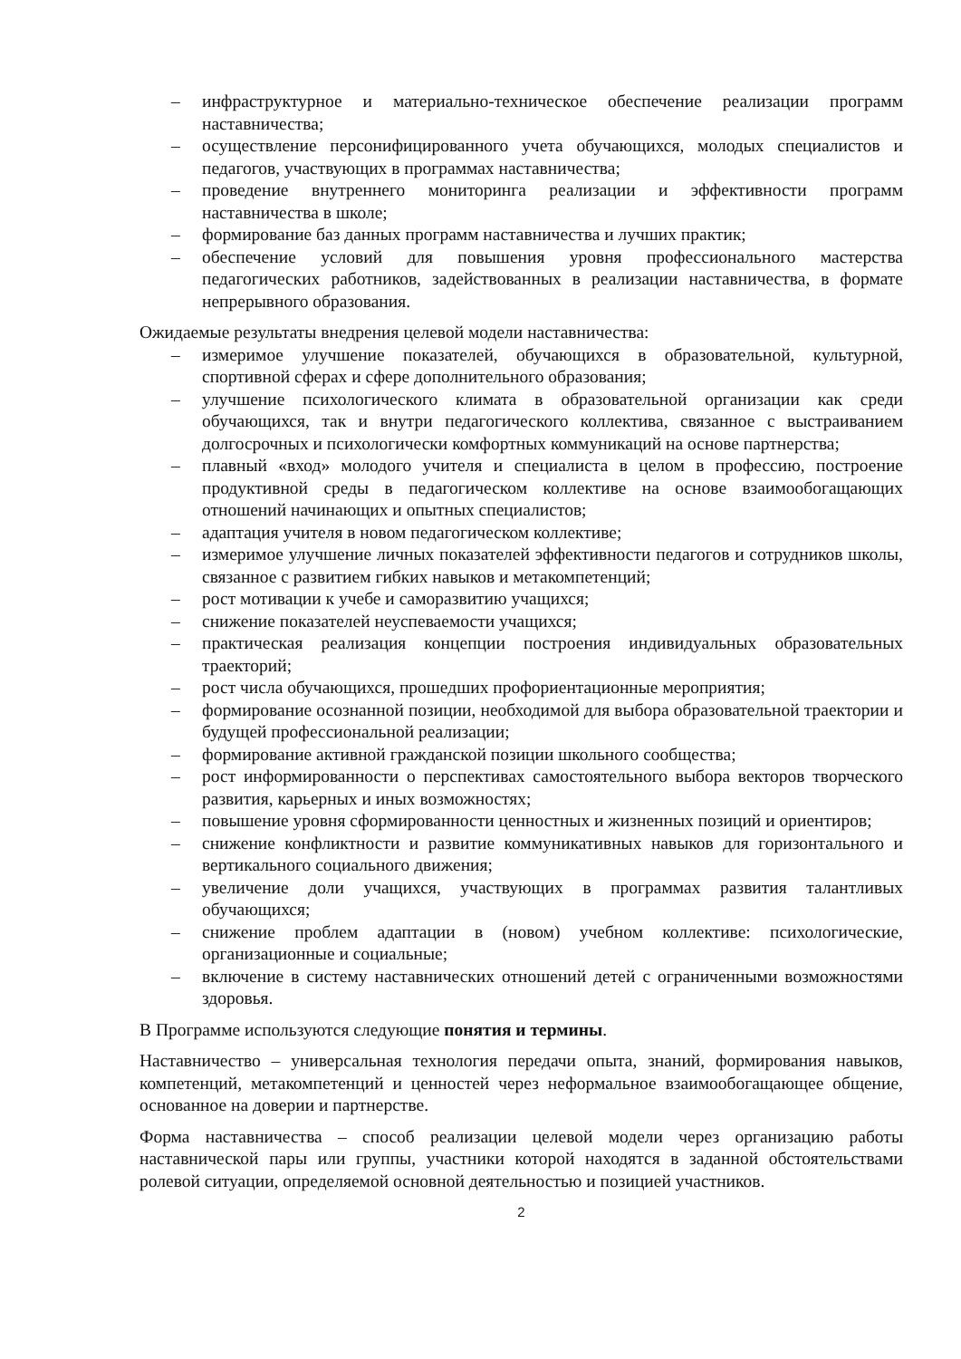– инфраструктурное и материально-техническое обеспечение реализации программ наставничества;
– осуществление персонифицированного учета обучающихся, молодых специалистов и педагогов, участвующих в программах наставничества;
– проведение внутреннего мониторинга реализации и эффективности программ наставничества в школе;
– формирование баз данных программ наставничества и лучших практик;
– обеспечение условий для повышения уровня профессионального мастерства педагогических работников, задействованных в реализации наставничества, в формате непрерывного образования.
Ожидаемые результаты внедрения целевой модели наставничества:
– измеримое улучшение показателей, обучающихся в образовательной, культурной, спортивной сферах и сфере дополнительного образования;
– улучшение психологического климата в образовательной организации как среди обучающихся, так и внутри педагогического коллектива, связанное с выстраиванием долгосрочных и психологически комфортных коммуникаций на основе партнерства;
– плавный «вход» молодого учителя и специалиста в целом в профессию, построение продуктивной среды в педагогическом коллективе на основе взаимообогащающих отношений начинающих и опытных специалистов;
– адаптация учителя в новом педагогическом коллективе;
– измеримое улучшение личных показателей эффективности педагогов и сотрудников школы, связанное с развитием гибких навыков и метакомпетенций;
– рост мотивации к учебе и саморазвитию учащихся;
– снижение показателей неуспеваемости учащихся;
– практическая реализация концепции построения индивидуальных образовательных траекторий;
– рост числа обучающихся, прошедших профориентационные мероприятия;
– формирование осознанной позиции, необходимой для выбора образовательной траектории и будущей профессиональной реализации;
– формирование активной гражданской позиции школьного сообщества;
– рост информированности о перспективах самостоятельного выбора векторов творческого развития, карьерных и иных возможностях;
– повышение уровня сформированности ценностных и жизненных позиций и ориентиров;
– снижение конфликтности и развитие коммуникативных навыков для горизонтального и вертикального социального движения;
– увеличение доли учащихся, участвующих в программах развития талантливых обучающихся;
– снижение проблем адаптации в (новом) учебном коллективе: психологические, организационные и социальные;
– включение в систему наставнических отношений детей с ограниченными возможностями здоровья.
В Программе используются следующие понятия и термины.
Наставничество – универсальная технология передачи опыта, знаний, формирования навыков, компетенций, метакомпетенций и ценностей через неформальное взаимообогащающее общение, основанное на доверии и партнерстве.
Форма наставничества – способ реализации целевой модели через организацию работы наставнической пары или группы, участники которой находятся в заданной обстоятельствами ролевой ситуации, определяемой основной деятельностью и позицией участников.
2